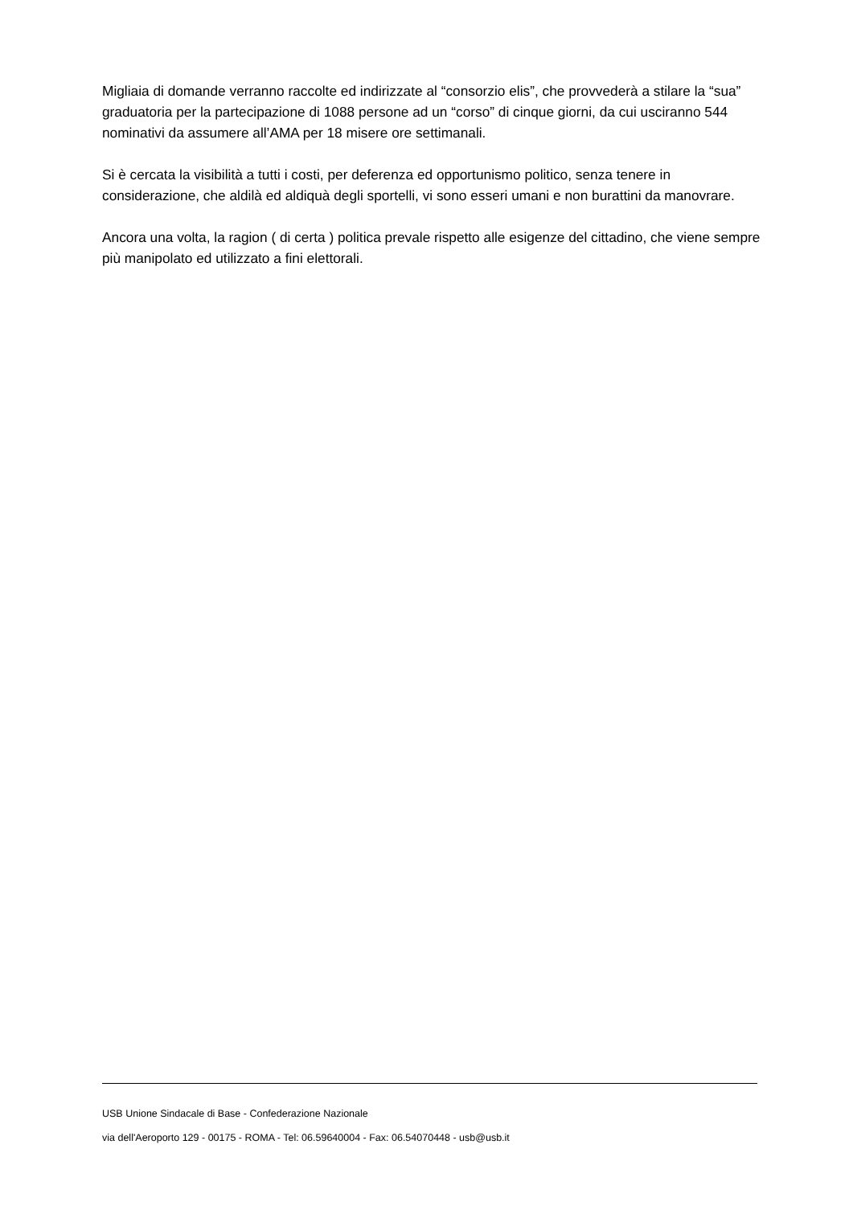Migliaia di domande verranno raccolte ed indirizzate al “consorzio elis”, che provvederà a stilare la “sua” graduatoria per la partecipazione di 1088 persone ad un “corso” di cinque giorni, da cui usciranno 544 nominativi da assumere all’AMA per 18 misere ore settimanali.
Si è cercata la visibilità a tutti i costi, per deferenza ed opportunismo politico, senza tenere in considerazione, che aldilà ed aldiquà degli sportelli, vi sono esseri umani e non burattini da manovrare.
Ancora una volta, la ragion ( di certa ) politica prevale rispetto alle esigenze del cittadino, che viene sempre più manipolato ed utilizzato a fini elettorali.
USB Unione Sindacale di Base - Confederazione Nazionale
via dell'Aeroporto 129 - 00175 - ROMA - Tel: 06.59640004 - Fax: 06.54070448 - usb@usb.it